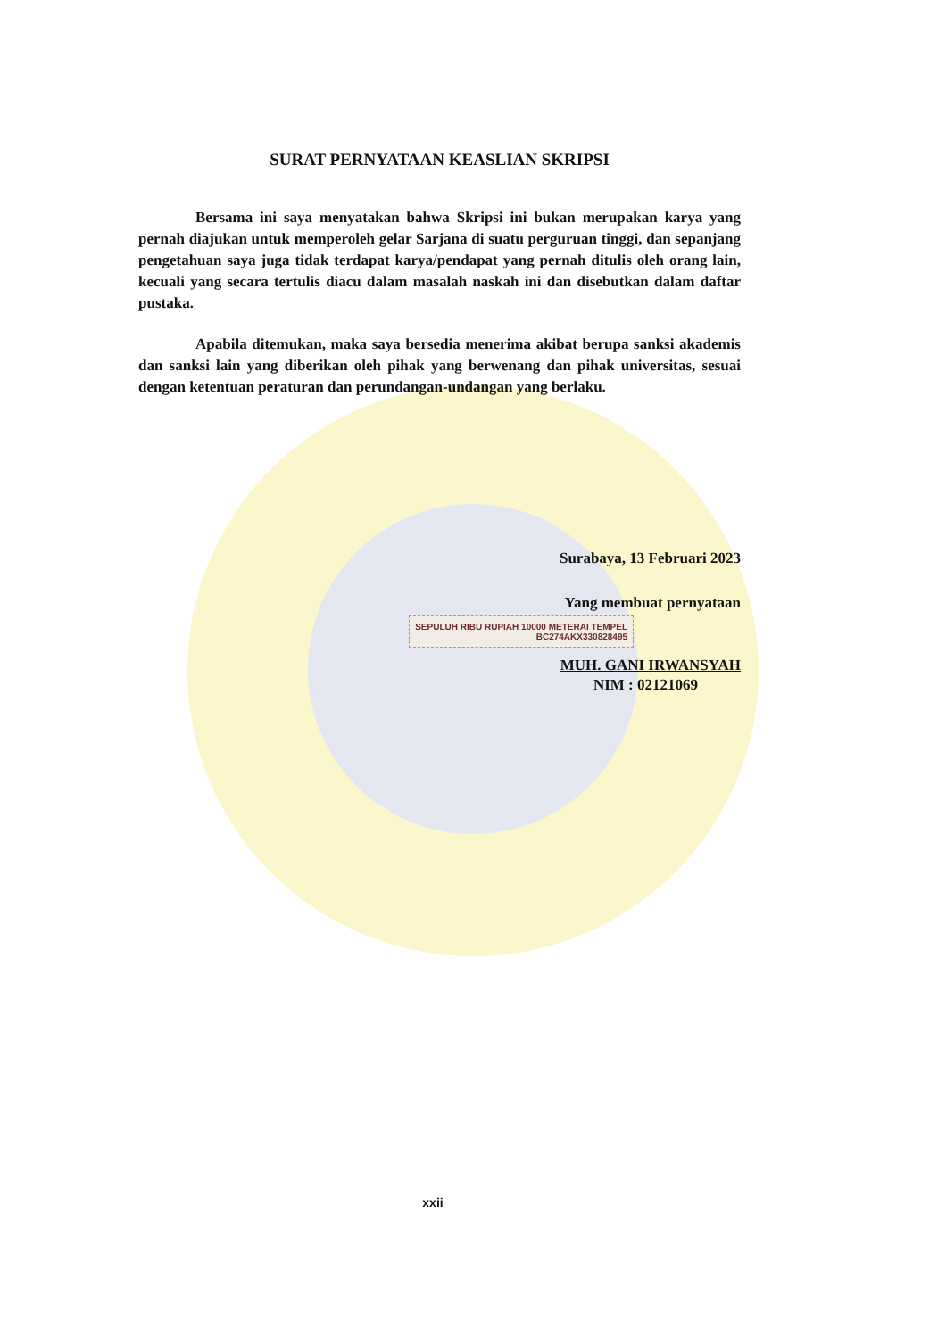SURAT PERNYATAAN KEASLIAN SKRIPSI
Bersama ini saya menyatakan bahwa Skripsi ini bukan merupakan karya yang pernah diajukan untuk memperoleh gelar Sarjana di suatu perguruan tinggi, dan sepanjang pengetahuan saya juga tidak terdapat karya/pendapat yang pernah ditulis oleh orang lain, kecuali yang secara tertulis diacu dalam masalah naskah ini dan disebutkan dalam daftar pustaka.
Apabila ditemukan, maka saya bersedia menerima akibat berupa sanksi akademis dan sanksi lain yang diberikan oleh pihak yang berwenang dan pihak universitas, sesuai dengan ketentuan peraturan dan perundangan-undangan yang berlaku.
Surabaya, 13 Februari 2023
Yang membuat pernyataan
SEPULUH RIBU RUPIAH 10000 METERAI TEMPEL
BC274AKX330828495
MUH. GANI IRWANSYAH
NIM : 02121069
xxii